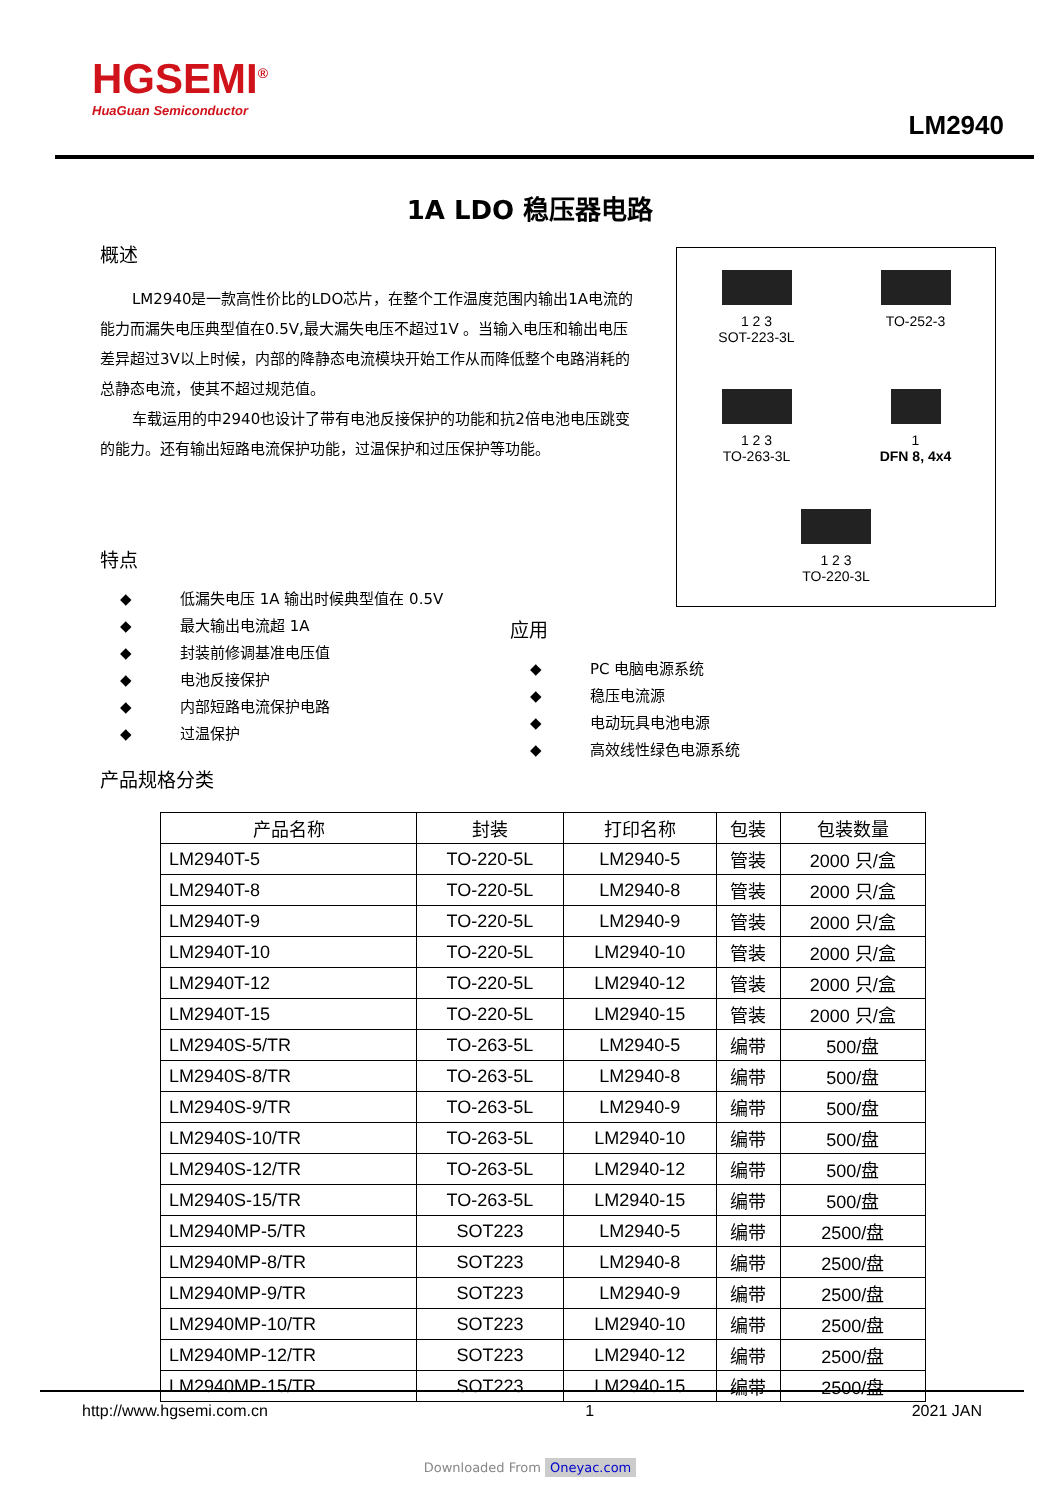HGSEMI<sup>®</sup>
HuaGuan Semiconductor
LM2940
1A LDO 稳压器电路
概述
LM2940是一款高性价比的LDO芯片，在整个工作温度范围内输出1A电流的能力而漏失电压典型值在0.5V,最大漏失电压不超过1V 。当输入电压和输出电压差异超过3V以上时候，内部的降静态电流模块开始工作从而降低整个电路消耗的总静态电流，使其不超过规范值。
车载运用的中2940也设计了带有电池反接保护的功能和抗2倍电池电压跳变的能力。还有输出短路电流保护功能，过温保护和过压保护等功能。
1 2 3
SOT-223-3L
TO-252-3
1 2 3
TO-263-3L
1
DFN 8, 4x4
1 2 3
TO-220-3L
特点
◆ 低漏失电压 1A 输出时候典型值在 0.5V
◆ 最大输出电流超 1A
◆ 封装前修调基准电压值
◆ 电池反接保护
◆ 内部短路电流保护电路
◆ 过温保护
应用
◆ PC 电脑电源系统
◆ 稳压电流源
◆ 电动玩具电池电源
◆ 高效线性绿色电源系统
产品规格分类
| 产品名称 | 封装 | 打印名称 | 包装 | 包装数量 |
| --- | --- | --- | --- | --- |
| LM2940T-5 | TO-220-5L | LM2940-5 | 管装 | 2000 只/盒 |
| LM2940T-8 | TO-220-5L | LM2940-8 | 管装 | 2000 只/盒 |
| LM2940T-9 | TO-220-5L | LM2940-9 | 管装 | 2000 只/盒 |
| LM2940T-10 | TO-220-5L | LM2940-10 | 管装 | 2000 只/盒 |
| LM2940T-12 | TO-220-5L | LM2940-12 | 管装 | 2000 只/盒 |
| LM2940T-15 | TO-220-5L | LM2940-15 | 管装 | 2000 只/盒 |
| LM2940S-5/TR | TO-263-5L | LM2940-5 | 编带 | 500/盘 |
| LM2940S-8/TR | TO-263-5L | LM2940-8 | 编带 | 500/盘 |
| LM2940S-9/TR | TO-263-5L | LM2940-9 | 编带 | 500/盘 |
| LM2940S-10/TR | TO-263-5L | LM2940-10 | 编带 | 500/盘 |
| LM2940S-12/TR | TO-263-5L | LM2940-12 | 编带 | 500/盘 |
| LM2940S-15/TR | TO-263-5L | LM2940-15 | 编带 | 500/盘 |
| LM2940MP-5/TR | SOT223 | LM2940-5 | 编带 | 2500/盘 |
| LM2940MP-8/TR | SOT223 | LM2940-8 | 编带 | 2500/盘 |
| LM2940MP-9/TR | SOT223 | LM2940-9 | 编带 | 2500/盘 |
| LM2940MP-10/TR | SOT223 | LM2940-10 | 编带 | 2500/盘 |
| LM2940MP-12/TR | SOT223 | LM2940-12 | 编带 | 2500/盘 |
| LM2940MP-15/TR | SOT223 | LM2940-15 | 编带 | 2500/盘 |
http://www.hgsemi.com.cn 1 2021 JAN
Downloaded From Oneyac.com